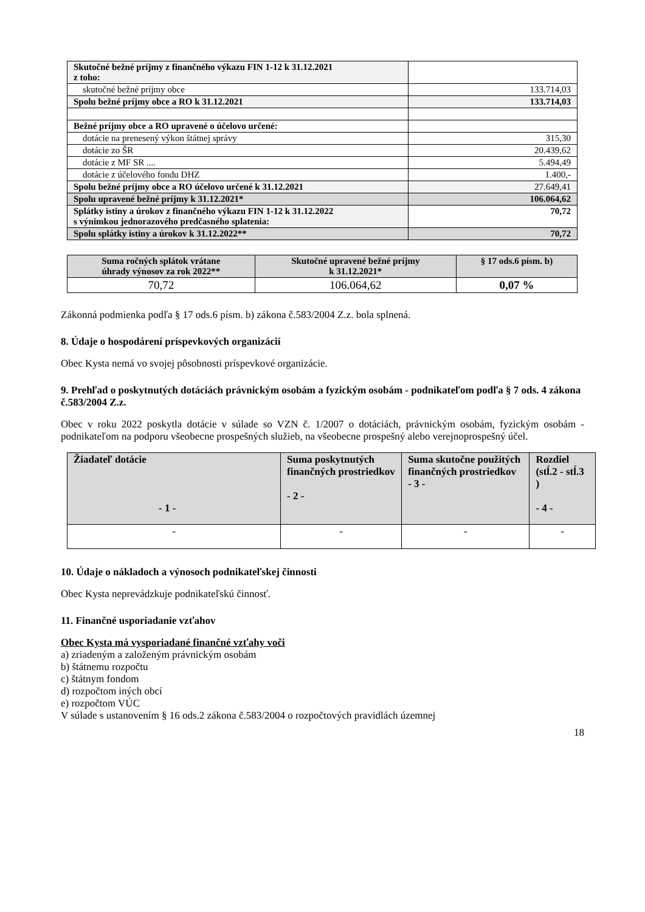| Skutočné bežné príjmy z finančného výkazu FIN 1-12 k 31.12.2021 z toho: | |
| skutočné bežné príjmy obce | 133.714,03 |
| Spolu bežné príjmy obce a RO k 31.12.2021 | 133.714,03 |
| Bežné príjmy obce a RO upravené o účelovo určené: | |
| dotácie na prenesený výkon štátnej správy | 315,30 |
| dotácie zo ŠR | 20.439,62 |
| dotácie z MF SR .... | 5.494,49 |
| dotácie z účelového fondu DHZ | 1.400,- |
| Spolu bežné príjmy obce a RO účelovo určené k 31.12.2021 | 27.649,41 |
| Spolu upravené bežné príjmy k 31.12.2021* | 106.064,62 |
| Splátky istiny a úrokov z finančného výkazu FIN 1-12 k 31.12.2022 s výnimkou jednorazového predčasného splatenia: | 70,72 |
| Spolu splátky istiny a úrokov k 31.12.2022** | 70,72 |
| Suma ročných splátok vrátane úhrady výnosov za rok 2022** | Skutočné upravené bežné príjmy k 31.12.2021* | § 17 ods.6 písm. b) |
| --- | --- | --- |
| 70,72 | 106.064,62 | 0,07 % |
Zákonná podmienka podľa § 17 ods.6 písm. b) zákona č.583/2004 Z.z. bola splnená.
8. Údaje o hospodárení príspevkových organizácií
Obec Kysta nemá vo svojej pôsobnosti príspevkové organizácie.
9. Prehľad o poskytnutých dotáciách právnickým osobám a fyzickým osobám - podnikateľom podľa § 7 ods. 4 zákona č.583/2004 Z.z.
Obec v roku 2022 poskytla dotácie v súlade so VZN č. 1/2007 o dotáciách, právnickým osobám, fyzickým osobám - podnikateľom na podporu všeobecne prospešných služieb, na všeobecne prospešný alebo verejnoprospešný účel.
| Žiadateľ dotácie - 1 - | Suma poskytnutých finančných prostriedkov - 2 - | Suma skutočne použitých finančných prostriedkov - 3 - | Rozdiel (stĺ.2 - stĺ.3 ) - 4 - |
| --- | --- | --- | --- |
| - | - | - | - |
10. Údaje o nákladoch a výnosoch podnikateľskej činnosti
Obec Kysta neprevádzkuje podnikateľskú činnosť.
11. Finančné usporiadanie vzťahov
Obec Kysta má vysporiadané finančné vzťahy voči
a) zriadeným a založeným právnickým osobám
b) štátnemu rozpočtu
c) štátnym fondom
d) rozpočtom iných obcí
e) rozpočtom VÚC
V súlade s ustanovením § 16 ods.2 zákona č.583/2004 o rozpočtových pravidlách územnej
18